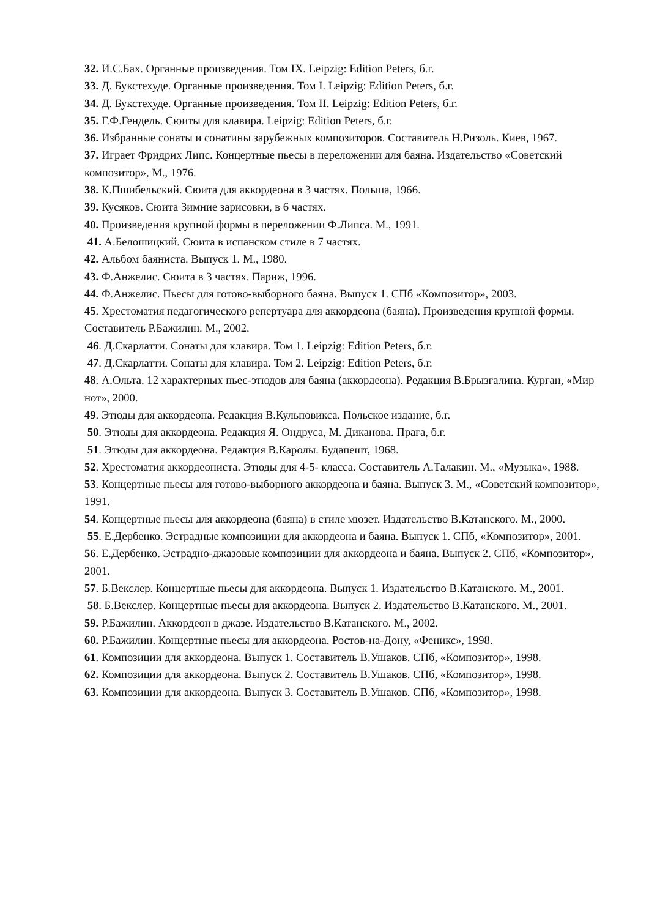32. И.С.Бах. Органные произведения. Том IX. Leipzig: Edition Peters, б.г.
33. Д. Букстехуде. Органные произведения. Том I. Leipzig: Edition Peters, б.г.
34. Д. Букстехуде. Органные произведения. Том II. Leipzig: Edition Peters, б.г.
35. Г.Ф.Гендель. Сюиты для клавира. Leipzig: Edition Peters, б.г.
36. Избранные сонаты и сонатины зарубежных композиторов. Составитель Н.Ризоль. Киев, 1967.
37. Играет Фридрих Липс. Концертные пьесы в переложении для баяна. Издательство «Советский композитор», М., 1976.
38. К.Пшибельский. Сюита для аккордеона в 3 частях. Польша, 1966.
39. Кусяков. Сюита Зимние зарисовки, в 6 частях.
40. Произведения крупной формы в переложении Ф.Липса. М., 1991.
41. А.Белошицкий. Сюита в испанском стиле в 7 частях.
42. Альбом баяниста. Выпуск 1. М., 1980.
43. Ф.Анжелис. Сюита в 3 частях. Париж, 1996.
44. Ф.Анжелис. Пьесы для готово-выборного баяна. Выпуск 1. СПб «Композитор», 2003.
45. Хрестоматия педагогического репертуара для аккордеона (баяна). Произведения крупной формы. Составитель Р.Бажилин. М., 2002.
46. Д.Скарлатти. Сонаты для клавира. Том 1. Leipzig: Edition Peters, б.г.
47. Д.Скарлатти. Сонаты для клавира. Том 2. Leipzig: Edition Peters, б.г.
48. А.Ольта. 12 характерных пьес-этюдов для баяна (аккордеона). Редакция В.Брызгалина. Курган, «Мир нот», 2000.
49. Этюды для аккордеона. Редакция В.Кульповикса. Польское издание, б.г.
50. Этюды для аккордеона. Редакция Я. Ондруса, М. Диканова. Прага, б.г.
51. Этюды для аккордеона. Редакция В.Каролы. Будапешт, 1968.
52. Хрестоматия аккордеониста. Этюды для 4-5- класса. Составитель А.Талакин. М., «Музыка», 1988.
53. Концертные пьесы для готово-выборного аккордеона и баяна. Выпуск 3. М., «Советский композитор», 1991.
54. Концертные пьесы для аккордеона (баяна) в стиле мюзет. Издательство В.Катанского. М., 2000.
55. Е.Дербенко. Эстрадные композиции для аккордеона и баяна. Выпуск 1. СПб, «Композитор», 2001.
56. Е.Дербенко. Эстрадно-джазовые композиции для аккордеона и баяна. Выпуск 2. СПб, «Композитор», 2001.
57. Б.Векслер. Концертные пьесы для аккордеона. Выпуск 1. Издательство В.Катанского. М., 2001.
58. Б.Векслер. Концертные пьесы для аккордеона. Выпуск 2. Издательство В.Катанского. М., 2001.
59. Р.Бажилин. Аккордеон в джазе. Издательство В.Катанского. М., 2002.
60. Р.Бажилин. Концертные пьесы для аккордеона. Ростов-на-Дону, «Феникс», 1998.
61. Композиции для аккордеона. Выпуск 1. Составитель В.Ушаков. СПб, «Композитор», 1998.
62. Композиции для аккордеона. Выпуск 2. Составитель В.Ушаков. СПб, «Композитор», 1998.
63. Композиции для аккордеона. Выпуск 3. Составитель В.Ушаков. СПб, «Композитор», 1998.